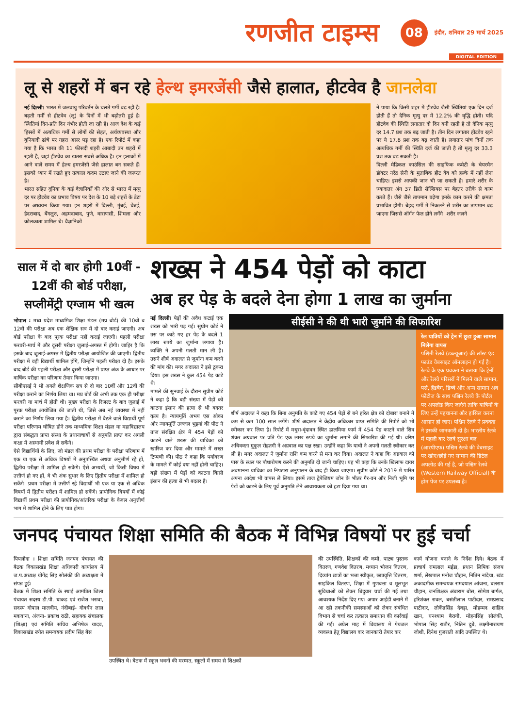रणजीत टाइम्स
08
इंदौर, शनिवार 29 मार्च 2025
DIGITAL EDITION
लू से शहरों में बन रहे हेल्थ इमरजेंसी जैसे हालात, हीटवेव है जानलेवा
नई दिल्ली। भारत में जलवायु परिवर्तन के चलते गर्मी बढ़ रही है। बढ़ती गर्मी से हीटवेव (लू) के दिनों में भी बढ़ोतरी हुई है। स्थितियां दिन-प्रति दिन गंभीर होती जा रही हैं। आज देश के कई हिस्सों में अत्यधिक गर्मी से लोगों की सेहत, अर्थव्यवस्था और बुनियादी ढांचे पर गहरा असर पड़ रहा है। एक रिपोर्ट में कहा गया है कि भारत की 11 फीसदी शहरी आबादी उन शहरों में रहती है, जहां हीटवेव का खतरा सबसे अधिक है। इन इलाकों में आने वाले समय में हेल्थ इमरजेंसी जैसे हालात बन सकते हैं। इसको ध्यान में रखते हुए तत्काल कदम उठाए जाने की जरूरत है।
भारत सहित दुनिया के कई वैज्ञानिकों की ओर से भारत में मृत्यु दर पर हीटवेव का प्रभाव विषय पर देश के 10 बड़े शहरों के डेटा पर अध्ययन किया गया। इन शहरों में दिल्ली, मुंबई, चेन्नई, हैदराबाद, बैंगलुरु, अहमदाबाद, पुणे, वाराणसी, शिमला और कोलकाता शामिल थे। वैज्ञानिकों
ने पाया कि किसी शहर में हीटवेव जैसी स्थितियां एक दिन दर्ज होती हैं तो दैनिक मृत्यु दर में 12.2% की वृद्धि होती। यदि हीटवेव की स्थिति लगातार दो दिन बनी रहती है तो दैनिक मृत्यु दर 14.7 प्रश तक बढ़ जाती है। तीन दिन लगातार हीटवेव रहने पर ये 17.8 प्रश तक बढ़ जाती है। लगातार पांच दिनों तक अत्यधिक गर्मी की स्थिति दर्ज की जाती है तो मृत्यु दर 33.3 प्रश तक बढ़ सकती है।
दिल्ली मेडिकल काउंसिल की साइफिक कमेटी के चेयरमैन डॉक्टर नरेंद्र सैनी के मुताबिक हीट वेव को हल्के में नहीं लेना चाहिए। इससे आपकी जान भी जा सकती है। हमारे शरीर के ज्यादातर अंग 37 डिग्री सेल्सियस पर बेहतर तरीके से काम करते हैं। जैसे जैसे तापमान बढ़ेगा इनके काम करने की क्षमता प्रभावित होगी। बेहद गर्मी में निकलने से शरीर का तापमान बढ़ जाएगा जिससे ऑर्गन फेल होने लगेंगे। शरीर जलने
साल में दो बार होगी 10वीं - 12वीं की बोर्ड परीक्षा, सप्लीमेंट्री एग्जाम भी खत्म
भोपाल : मध्य प्रदेश माध्यमिक शिक्षा मंडल (मप्र बोर्ड) की 10वीं व 12वीं की परीक्षा अब एक शैक्षिक सत्र में दो बार कराई जाएगी। अब बोर्ड परीक्षा के बाद पूरक परीक्षा नहीं कराई जाएगी। पहली परीक्षा फरवरी-मार्च में और दूसरी परीक्षा जुलाई-अगस्त में होगी। जाहिर है कि इसके बाद जुलाई-अगस्त में द्वितीय परीक्षा आयोजित की जाएगी। द्वितीय परीक्षा में वही विद्यार्थी शामिल होंगे, जिन्होंने पहली परीक्षा दी है। इसके बाद बोर्ड की पहली परीक्षा और दूसरी परीक्षा में प्राप्त अंक के आधार पर वार्षिक परीक्षा का परिणाम तैयार किया जाएगा।
सीबीएसई ने भी अगले शैक्षणिक सत्र से दो बार 10वीं और 12वीं की परीक्षा कराने का निर्णय लिया था। मप्र बोर्ड की अभी तक एक ही परीक्षा फरवरी या मार्च में होती थी। मुख्य परीक्षा के रिजल्ट के बाद जुलाई में पूरक परीक्षा आयोजित की जाती थी, जिसे अब नई व्यवस्था में नहीं कराने का निर्णय लिया गया है। द्वितीय परीक्षा में बैठने वाले विद्यार्थी पूर्ण परीक्षा परिणाम घोषित होने तक माध्यमिक शिक्षा मंडल या महाविद्यालय द्वारा संबद्धता प्राप्त संस्था के प्रधानाचार्यों से अनुमति प्राप्त कर अगली कक्षा में अस्थायी प्रवेश ले सकेंगे।
ऐसे विद्यार्थियों के लिए, जो मंडल की प्रथम परीक्षा के परीक्षा परिणाम में एक या एक से अधिक विषयों में अनुपस्थित अथवा अनुत्तीर्ण रहे हों, द्वितीय परीक्षा में शामिल हो सकेंगे। ऐसे अभ्यर्थी, जो किसी विषय में उत्तीर्ण हो गए हों, वे भी अंक सुधार के लिए द्वितीय परीक्षा में शामिल हो सकेंगे। प्रथम परीक्षा में उत्तीर्ण रहे विद्यार्थी भी एक या एक से अधिक विषयों में द्वितीय परीक्षा में शामिल हो सकेंगे। प्रायोगिक विषयों में कोई विद्यार्थी प्रथम परीक्षा की प्रायोगिक/आंतरिक परीक्षा के केवल अनुत्तीर्ण भाग में शामिल होने के लिए पात्र होगा।
शख्स ने 454 पेड़ों को काटा
अब हर पेड़ के बदले देना होगा 1 लाख का जुर्माना
नई दिल्ली। पेड़ों की अवैध कटाई एक शख्स को भारी पड़ गई। सुप्रीम कोर्ट ने उस पर काटे गए हर पेड़ के बदले 1 लाख रुपये का जुर्माना लगाया है। व्यक्ति ने अपनी गलती मान ली है। उसने शीर्ष अदालत से जुर्माना कम करने की मांग की। मगर अदालत ने इसे ठुकरा दिया। इस शख्स ने कुल 454 पेड़ काटे थे।
मामले की सुनवाई के दौरान सुप्रीम कोर्ट ने कहा है कि बड़ी संख्या में पेड़ों को काटना इंसान की हत्या से भी बदतर कृत्य है। न्यायमूर्ति अभय एस ओका और न्यायमूर्ति उज्जल भुइयां की पीठ ने ताज संरक्षित क्षेत्र में 454 पेड़ों को काटने वाले शख्स की याचिका को खारिज कर दिया और मामले में सख्त टिप्पणी की। पीठ ने कहा कि पर्यावरण के मामले में कोई दया नहीं होनी चाहिए। बड़ी संख्या में पेड़ों को काटना किसी इंसान की हत्या से भी बदतर है।
सीईसी ने की थी भारी जुर्माने की सिफारिश
शीर्ष अदालत ने कहा कि बिना अनुमति के काटे गए 454 पेड़ों से बने हरित क्षेत्र को दोबारा बनाने में कम से कम 100 साल लगेंगे। शीर्ष अदालत ने केंद्रीय अधिकार प्राप्त समिति की रिपोर्ट को भी स्वीकार कर लिया है। रिपोर्ट में मथुरा-वृंदावन स्थित डालमिया फार्म में 454 पेड़ काटने वाले शिव शंकर अग्रवाल पर प्रति पेड़ एक लाख रुपये का जुर्माना लगाने की सिफारिश की गई थी। वरिष्ठ अधिवक्ता मुकुल रोहतगी ने अग्रवाल का पक्ष रखा। उन्होंने कहा कि याची ने अपनी गलती स्वीकार कर ली है। मगर अदालत ने जुर्माना राशि कम करने से मना कर दिया। अदालत ने कहा कि अग्रवाल को पास के स्थल पर पौधारोपण करने की अनुमति दी जानी चाहिए। यह भी कहा कि उनके खिलाफ दायर अवमानना याचिका का निपटारा अनुपालन के बाद ही किया जाएगा। सुप्रीम कोर्ट ने 2019 में पारित अपना आदेश भी वापस ले लिया। इसमें ताज ट्रेपेजियम जोन के भीतर गैर-वन और निजी भूमि पर पेड़ों को काटने के लिए पूर्व अनुमति लेने आवश्यकता को हटा दिया गया था।
रेल यात्रियों को ट्रेन में छूटा हुआ सामान मिलेगा वापस
पश्चिमी रेलवे (डब्ल्यूआर) की लॉस्ट एंड फाउंड वेबसाइट ऑनलाइन हो गई है। रेलवे के एक प्रवक्ता ने बताया कि ट्रेनों और रेलवे परिसरों में मिलने वाले सामान, पर्स, हैंडबैग, डिब्बे और अन्य सामान अब फोटोज के साथ पश्चिम रेलवे के पोर्टल पर अपलोड किए जाएंगे ताकि यात्रियों के लिए उन्हें पहचानना और हासिल करना आसान हो जाए। पश्चिम रेलवे ने प्रवक्ता ने इसकी जानकारी दी है। भारतीय रेलवे में पहली बार रेलवे सुरक्षा बल (आरपीएफ) पश्चिम रेलवे की वेबसाइट पर खोए/छोड़े गए सामान की डिटेल अपलोड की गई है, जो पश्चिम रेलवे (Western Railway Official) के होम पेज पर उपलब्ध है।
जनपद पंचायत शिक्षा समिति की बैठक में विभिन्न विषयों पर हुई चर्चा
पिपलौदा । शिक्षा समिति जनपद पंचायत की बैठक विकासखंड शिक्षा अधिकारी कार्यालय में ज.प.अध्यक्ष योगेंद्र सिंह सोलंकी की अध्यक्षता में संपन्न हुई।
बैठक में शिक्षा समिति के स्थाई आमंत्रित जिला पंचायत सदस्य डी.पी. धाकड़ एवं राजेश भरावा, सदस्य गोपाल मालवीय, नंदीबाई- गोवर्धन लाल मकवाना, अंजना- प्रकाश राठी, सहायक संचालक (शिक्षा) एवं समिति सचिव अभिषेक यादव, विकासखंड स्त्रोत समन्वयक प्रदीप सिंह बेस
उपस्थित थे। बैठक में स्कूल भवनों की मरम्मत, स्कूलों में समय से शिक्षकों
की उपस्थिति, शिक्षकों की कमी, पाठ्य पुस्तक वितरण, गणवेश वितरण, मध्यान भोजन वितरण, दिव्यांग छात्रों का भत्ता स्वीकृत, छात्रवृत्ति वितरण, साइकिल वितरण, शिक्षा में गुणवत्ता व मूलभूत सुविधाओं को लेकर बिंदुवार चर्चा की गई तथा आवश्यक निर्देश दिए गए। अपार आईडी बनाने में आ रही तकनीकी समस्याओं को लेकर संबंधित विभाग से चर्चा कर तत्काल समाधान की कार्रवाई की गई। अप्रेल माह में विद्यालय में पेयजल व्यवस्था हेतु विद्यालय वार जानकारी तेयार कर
कार्य योजना बनाने के निर्देश दिये। बैठक में प्राचार्य रामलाल मईडा, प्रधान लिपिक संजय शर्मा, लेखपाल मनोज चौहान, नितिन नांदेचा, खंड अकादमीक समन्वयक रामदयाल आंजना, बलराम चौहान, जनशिक्षक अंबाराम बोस, सोमेश बार्गल, हरिशंकर रावल, बसंतीलाल पाटीदार, रामप्रसाद पाटीदार, लोकेंद्रसिंह देवड़ा, मोहम्मद शाहिद खान, घनश्याम बैरागी, मोहनसिंह सोलंकी, भोपाल सिंह राठौर, नितिन दुबे, लक्ष्मीनारायण जोशी, दिनेश गुजराती आदि उपस्थित थे।